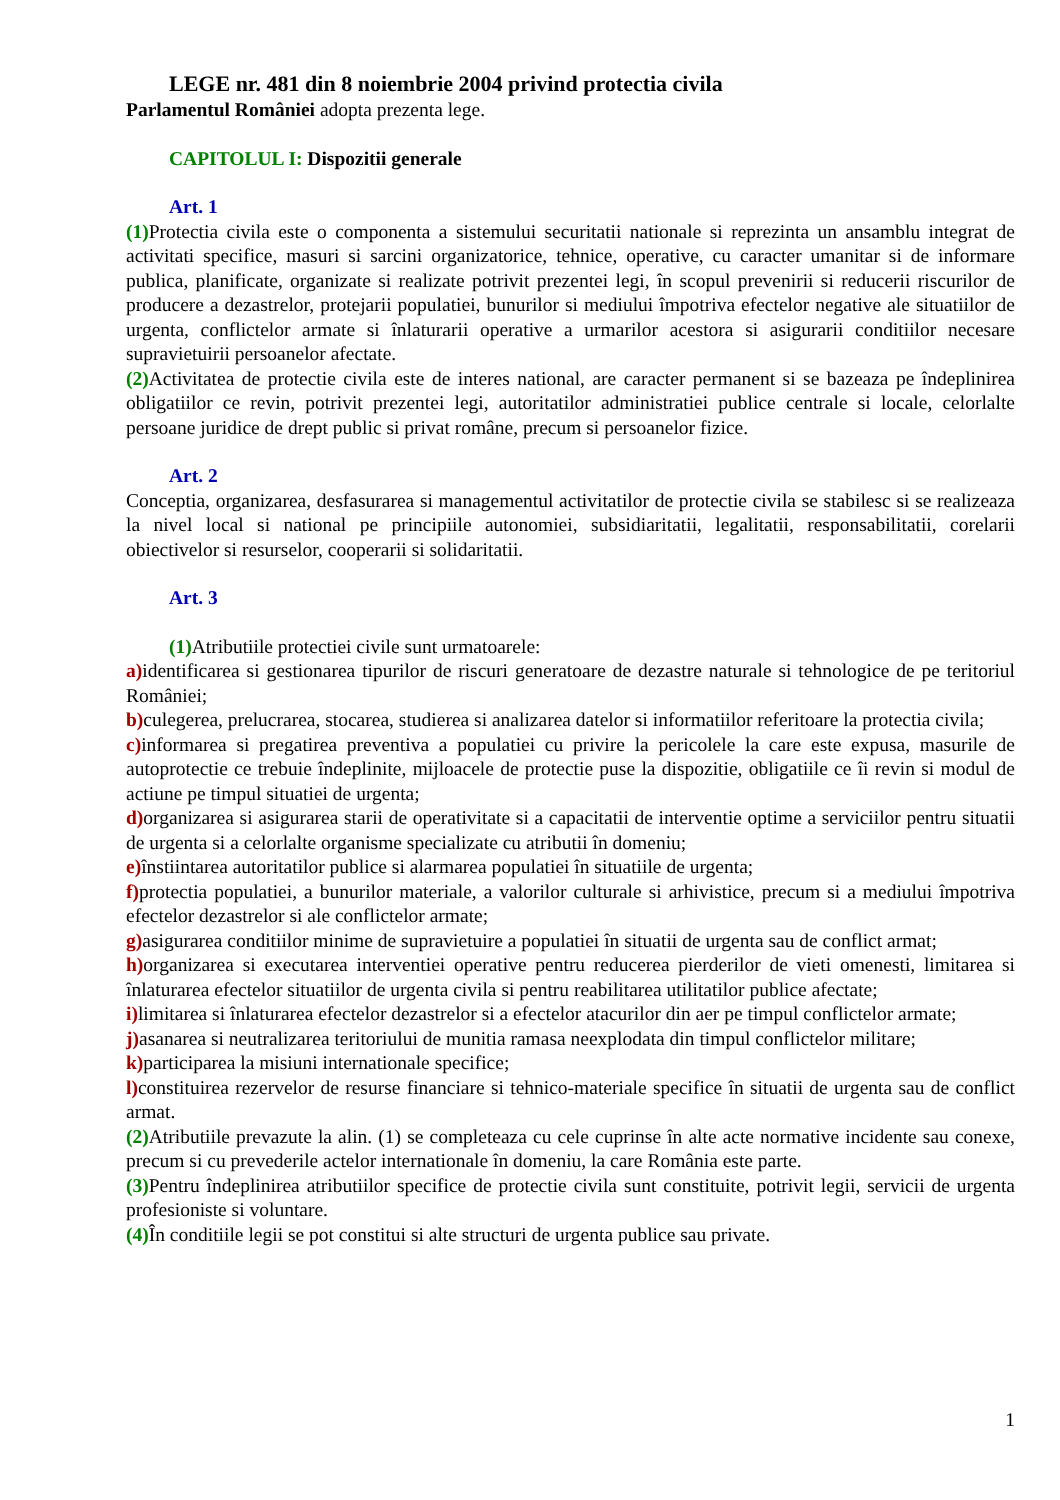LEGE nr. 481 din 8 noiembrie 2004 privind protectia civila
Parlamentul României adopta prezenta lege.
CAPITOLUL I: Dispozitii generale
Art. 1
(1) Protectia civila este o componenta a sistemului securitatii nationale si reprezinta un ansamblu integrat de activitati specifice, masuri si sarcini organizatorice, tehnice, operative, cu caracter umanitar si de informare publica, planificate, organizate si realizate potrivit prezentei legi, în scopul prevenirii si reducerii riscurilor de producere a dezastrelor, protejarii populatiei, bunurilor si mediului împotriva efectelor negative ale situatiilor de urgenta, conflictelor armate si înlaturarii operative a urmarilor acestora si asigurarii conditiilor necesare supravietuirii persoanelor afectate.
(2) Activitatea de protectie civila este de interes national, are caracter permanent si se bazeaza pe îndeplinirea obligatiilor ce revin, potrivit prezentei legi, autoritatilor administratiei publice centrale si locale, celorlalte persoane juridice de drept public si privat române, precum si persoanelor fizice.
Art. 2
Conceptia, organizarea, desfasurarea si managementul activitatilor de protectie civila se stabilesc si se realizeaza la nivel local si national pe principiile autonomiei, subsidiaritatii, legalitatii, responsabilitatii, corelarii obiectivelor si resurselor, cooperarii si solidaritatii.
Art. 3
(1) Atributiile protectiei civile sunt urmatoarele:
a) identificarea si gestionarea tipurilor de riscuri generatoare de dezastre naturale si tehnologice de pe teritoriul României;
b) culegerea, prelucrarea, stocarea, studierea si analizarea datelor si informatiilor referitoare la protectia civila;
c) informarea si pregatirea preventiva a populatiei cu privire la pericolele la care este expusa, masurile de autoprotectie ce trebuie îndeplinite, mijloacele de protectie puse la dispozitie, obligatiile ce îi revin si modul de actiune pe timpul situatiei de urgenta;
d) organizarea si asigurarea starii de operativitate si a capacitatii de interventie optime a serviciilor pentru situatii de urgenta si a celorlalte organisme specializate cu atributii în domeniu;
e) înstiintarea autoritatilor publice si alarmarea populatiei în situatiile de urgenta;
f) protectia populatiei, a bunurilor materiale, a valorilor culturale si arhivistice, precum si a mediului împotriva efectelor dezastrelor si ale conflictelor armate;
g) asigurarea conditiilor minime de supravietuire a populatiei în situatii de urgenta sau de conflict armat;
h) organizarea si executarea interventiei operative pentru reducerea pierderilor de vieti omenesti, limitarea si înlaturarea efectelor situatiilor de urgenta civila si pentru reabilitarea utilitatilor publice afectate;
i) limitarea si înlaturarea efectelor dezastrelor si a efectelor atacurilor din aer pe timpul conflictelor armate;
j) asanarea si neutralizarea teritoriului de munitia ramasa neexplodata din timpul conflictelor militare;
k) participarea la misiuni internationale specifice;
l) constituirea rezervelor de resurse financiare si tehnico-materiale specifice în situatii de urgenta sau de conflict armat.
(2) Atributiile prevazute la alin. (1) se completeaza cu cele cuprinse în alte acte normative incidente sau conexe, precum si cu prevederile actelor internationale în domeniu, la care România este parte.
(3) Pentru îndeplinirea atributiilor specifice de protectie civila sunt constituite, potrivit legii, servicii de urgenta profesioniste si voluntare.
(4) În conditiile legii se pot constitui si alte structuri de urgenta publice sau private.
1